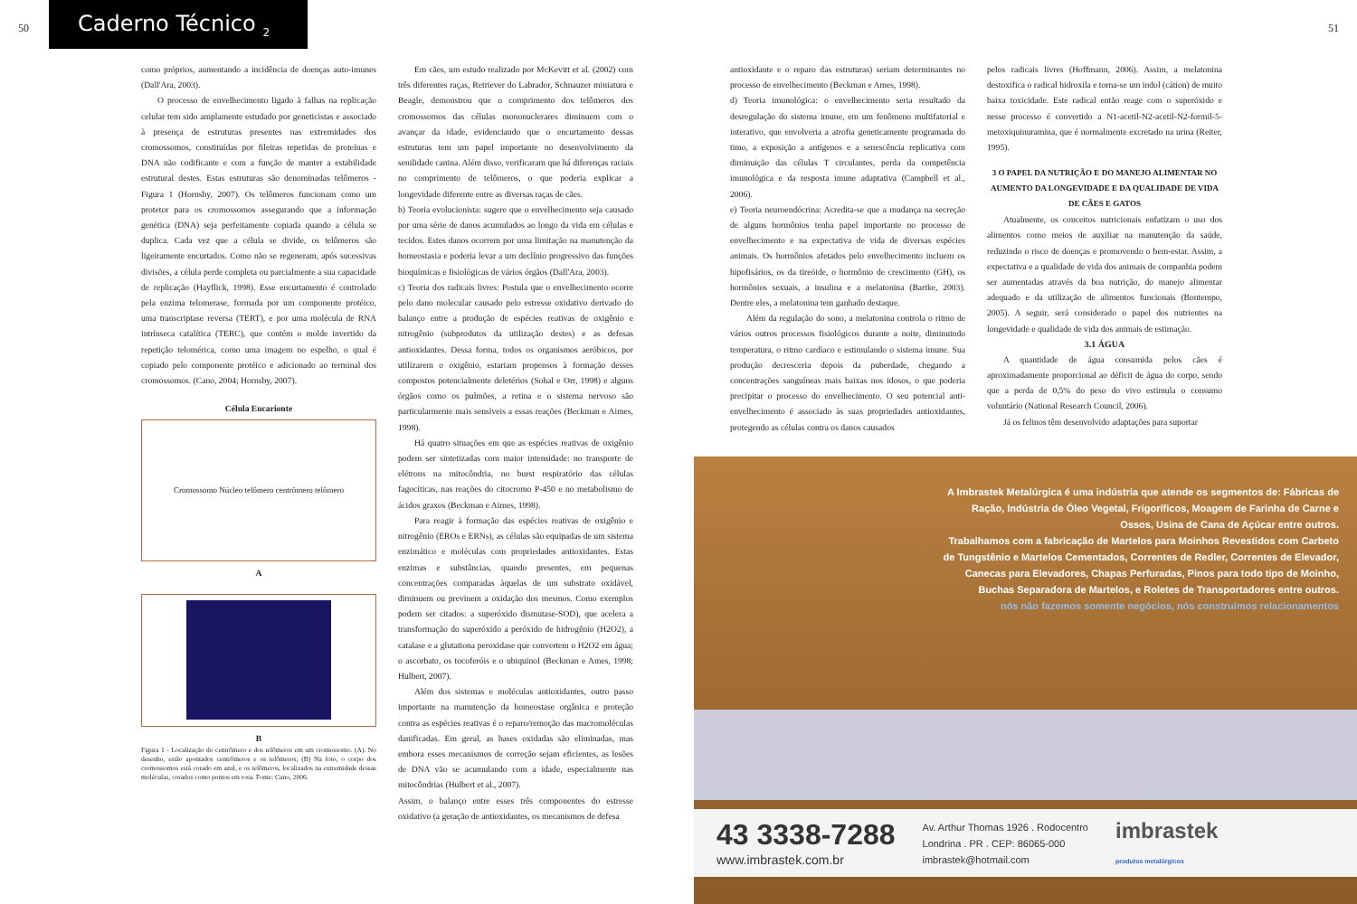50
Caderno Técnico <sub>2</sub>
51
como próprios, aumentando a incidência de doenças auto-imunes (Dall'Ara, 2003).
O processo de envelhecimento ligado à falhas na replicação celular tem sido amplamente estudado por geneticistas e associado à presença de estruturas presentes nas extremidades dos cromossomos, constituídas por fileiras repetidas de proteínas e DNA não codificante e com a função de manter a estabilidade estrutural destes. Estas estruturas são denominadas telômeros - Figura 1 (Hornsby, 2007). Os telômeros funcionam como um protetor para os cromossomos assegurando que a informação genética (DNA) seja perfeitamente copiada quando a célula se duplica. Cada vez que a célula se divide, os telômeros são ligeiramente encurtados. Como não se regeneram, após sucessivas divisões, a célula perde completa ou parcialmente a sua capacidade de replicação (Hayflick, 1998). Esse encurtamento é controlado pela enzima telomerase, formada por um componente protéico, uma transcriptase reversa (TERT), e por uma molécula de RNA intrínseca catalítica (TERC), que contém o molde invertido da repetição telomérica, como uma imagem no espelho, o qual é copiado pelo componente protéico e adicionado ao terminal dos cromossomos. (Cano, 2004; Hornsby, 2007).
Célula Eucarionte
Cromossomo Núcleo telômero centrômero telômero
A
B
Figura 1 - Localização do centrômero e dos telômeros em um cromossomo. (A). No desenho, estão apontados centrômeros e os telômeros; (B) Na foto, o corpo dos cromossomos está corado em azul, e os telômeros, localizados na extremidade dessas moléculas, corados como pontos em rosa. Fonte: Cano, 2006.
Em cães, um estudo realizado por McKevitt et al. (2002) com três diferentes raças, Retriever do Labrador, Schnauzer miniatura e Beagle, demonstrou que o comprimento dos telômeros dos cromossomos das células mononuclerares diminuem com o avançar da idade, evidenciando que o encurtamento dessas estruturas tem um papel importante no desenvolvimento da senilidade canina. Além disso, verificaram que há diferenças raciais no comprimento de telômeros, o que poderia explicar a longevidade diferente entre as diversas raças de cães.
b) Teoria evolucionista: sugere que o envelhecimento seja causado por uma série de danos acumulados ao longo da vida em células e tecidos. Estes danos ocorrem por uma limitação na manutenção da homeostasia e poderia levar a um declínio progressivo das funções bioquímicas e fisiológicas de vários órgãos (Dall'Ara, 2003).
c) Teoria dos radicais livres: Postula que o envelhecimento ocorre pelo dano molecular causado pelo estresse oxidativo derivado do balanço entre a produção de espécies reativas de oxigênio e nitrogênio (subprodutos da utilização destes) e as defesas antioxidantes. Dessa forma, todos os organismos aeróbicos, por utilizarem o oxigênio, estariam propensos à formação desses compostos potencialmente deletérios (Sohal e Orr, 1998) e alguns órgãos como os pulmões, a retina e o sistema nervoso são particularmente mais sensíveis a essas reações (Beckman e Aimes, 1998).
Há quatro situações em que as espécies reativas de oxigênio podem ser sintetizadas com maior intensidade: no transporte de elétrons na mitocôndria, no burst respiratório das células fagocíticas, nas reações do citocromo P-450 e no metabolismo de ácidos graxos (Beckman e Aimes, 1998).
Para reagir à formação das espécies reativas de oxigênio e nitrogênio (EROs e ERNs), as células são equipadas de um sistema enzimático e moléculas com propriedades antioxidantes. Estas enzimas e substâncias, quando presentes, em pequenas concentrações comparadas àquelas de um substrato oxidável, diminuem ou previnem a oxidação dos mesmos. Como exemplos podem ser citados: a superóxido dismutase-SOD), que acelera a transformação do superóxido a peróxido de hidrogênio (H2O2), a catalase e a glutationa peroxidase que convertem o H2O2 em água; o ascorbato, os tocoferóis e o ubiquinol (Beckman e Ames, 1998; Hulbert, 2007).
Além dos sistemas e moléculas antioxidantes, outro passo importante na manutenção da homeostase orgânica e proteção contra as espécies reativas é o reparo/remoção das macromoléculas danificadas. Em geral, as bases oxidadas são eliminadas, mas embora esses mecanismos de correção sejam eficientes, as lesões de DNA vão se acumulando com a idade, especialmente nas mitocôndrias (Hulbert et al., 2007).
Assim, o balanço entre esses três componentes do estresse oxidativo (a geração de antioxidantes, os mecanismos de defesa
antioxidante e o reparo das estruturas) seriam determinantes no processo de envelhecimento (Beckman e Ames, 1998).
d) Teoria imunológica: o envelhecimento seria resultado da desregulação do sistema imune, em um fenômeno multifatorial e interativo, que envolveria a atrofia geneticamente programada do timo, a exposição a antígenos e a senescência replicativa com diminuição das células T circulantes, perda da competência imunológica e da resposta imune adaptativa (Campbell et al., 2006).
e) Teoria neuroendócrina: Acredita-se que a mudança na secreção de alguns hormônios tenha papel importante no processo de envelhecimento e na expectativa de vida de diversas espécies animais. Os hormônios afetados pelo envelhecimento incluem os hipofisários, os da tireóide, o hormônio de crescimento (GH), os hormônios sexuais, a insulina e a melatonina (Bartke, 2003). Dentre eles, a melatonina tem ganhado destaque.
Além da regulação do sono, a melatonina controla o ritmo de vários outros processos fisiológicos durante a noite, diminuindo temperatura, o ritmo cardíaco e estimulando o sistema imune. Sua produção decresceria depois da puberdade, chegando a concentrações sanguíneas mais baixas nos idosos, o que poderia precipitar o processo do envelhecimento. O seu potencial anti-envelhecimento é associado às suas propriedades antioxidantes, protegendo as células contra os danos causados
pelos radicais livres (Hoffmann, 2006). Assim, a melatonina destoxifica o radical hidroxila e torna-se um indol (cátion) de muito baixa toxicidade. Este radical então reage com o superóxido e nesse processo é convertido a N1-acetil-N2-acetil-N2-formil-5-metoxiquinuramina, que é normalmente excretado na urina (Reiter, 1995).
3 O PAPEL DA NUTRIÇÃO E DO MANEJO ALIMENTAR NO AUMENTO DA LONGEVIDADE E DA QUALIDADE DE VIDA DE CÃES E GATOS
Atualmente, os conceitos nutricionais enfatizam o uso dos alimentos como meios de auxiliar na manutenção da saúde, reduzindo o risco de doenças e promovendo o bem-estar. Assim, a expectativa e a qualidade de vida dos animais de companhia podem ser aumentadas através da boa nutrição, do manejo alimentar adequado e da utilização de alimentos funcionais (Bontempo, 2005). A seguir, será considerado o papel dos nutrientes na longevidade e qualidade de vida dos animais de estimação.
3.1 ÁGUA
A quantidade de água consumida pelos cães é aproximadamente proporcional ao déficit de água do corpo, sendo que a perda de 0,5% do peso do vivo estimula o consumo voluntário (National Research Council, 2006).
Já os felinos têm desenvolvido adaptações para suportar
A Imbrastek Metalúrgica é uma indústria que atende os segmentos de: Fábricas de Ração, Indústria de Óleo Vegetal, Frigoríficos, Moagem de Farinha de Carne e Ossos, Usina de Cana de Açúcar entre outros.
Trabalhamos com a fabricação de Martelos para Moinhos Revestidos com Carbeto de Tungstênio e Martelos Cementados, Correntes de Redler, Correntes de Elevador, Canecas para Elevadores, Chapas Perfuradas, Pinos para todo tipo de Moinho, Buchas Separadora de Martelos, e Roletes de Transportadores entre outros.
nós não fazemos somente negócios, nós construímos relacionamentos
43 3338-7288
www.imbrastek.com.br
Av. Arthur Thomas 1926 . Rodocentro
Londrina . PR . CEP: 86065-000
imbrastek@hotmail.com
imbrastek
produtos metalúrgicos